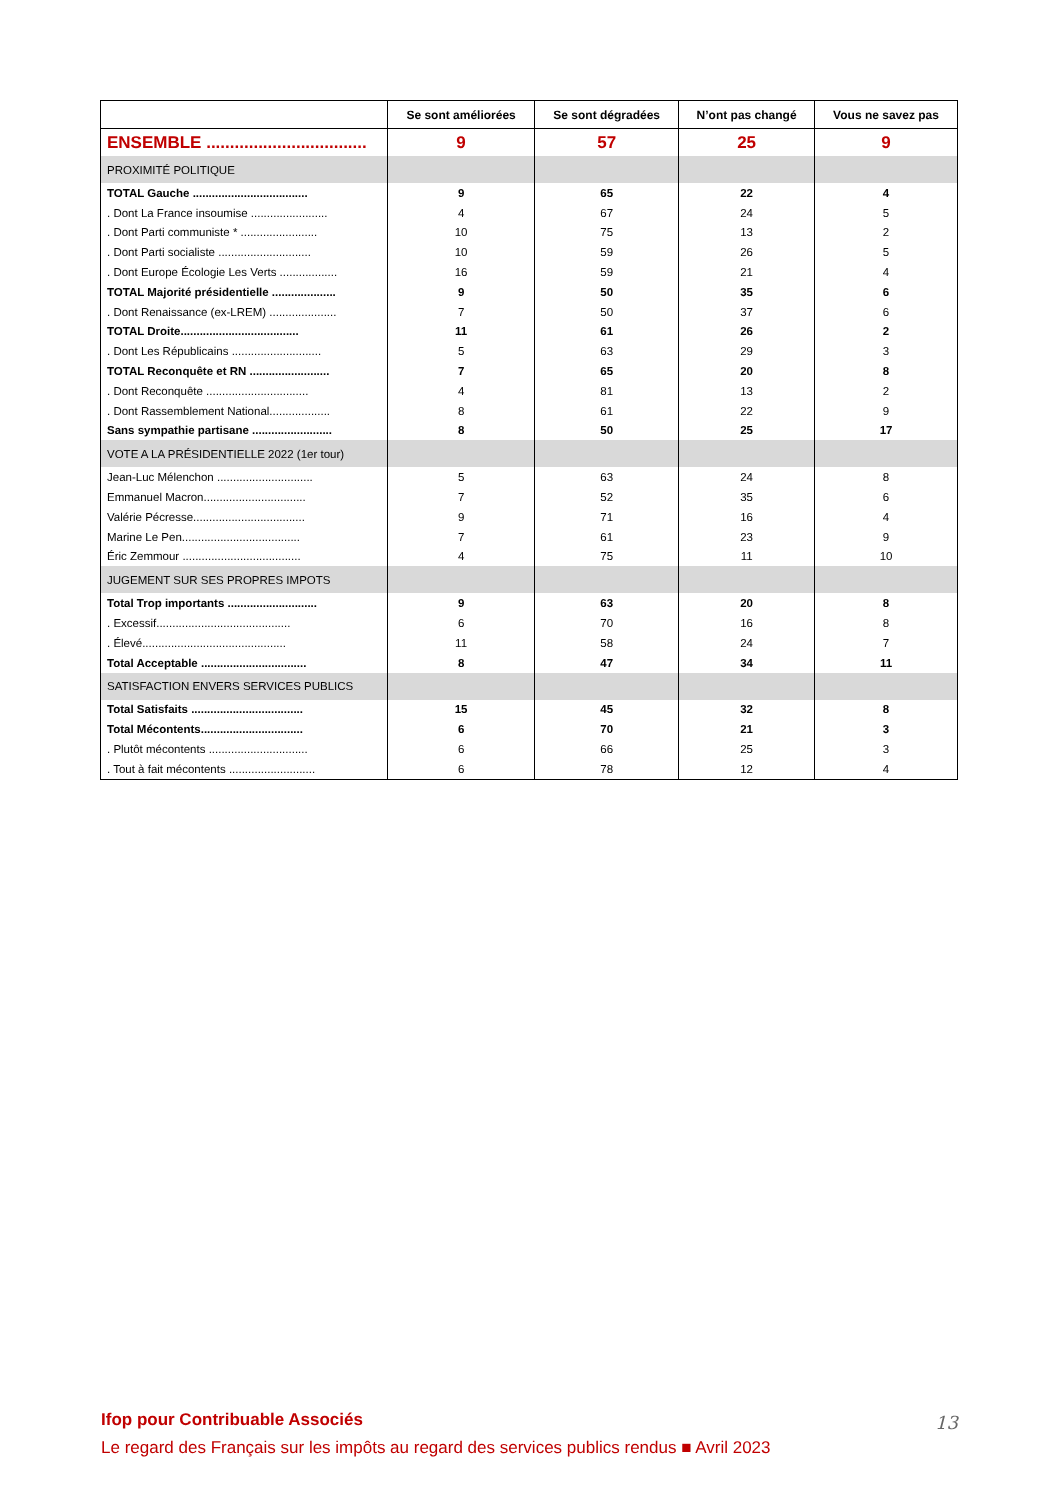| | Se sont améliorées | Se sont dégradées | N’ont pas changé | Vous ne savez pas |
| --- | --- | --- | --- | --- |
| ENSEMBLE .................................. | 9 | 57 | 25 | 9 |
| PROXIMITÉ POLITIQUE | | | | |
| TOTAL Gauche .................................... | 9 | 65 | 22 | 4 |
| . Dont La France insoumise ........................ | 4 | 67 | 24 | 5 |
| . Dont Parti communiste * ........................ | 10 | 75 | 13 | 2 |
| . Dont Parti socialiste ............................. | 10 | 59 | 26 | 5 |
| . Dont Europe Écologie Les Verts .................. | 16 | 59 | 21 | 4 |
| TOTAL Majorité présidentielle .................... | 9 | 50 | 35 | 6 |
| . Dont Renaissance (ex-LREM) ..................... | 7 | 50 | 37 | 6 |
| TOTAL Droite..................................... | 11 | 61 | 26 | 2 |
| . Dont Les Républicains ............................ | 5 | 63 | 29 | 3 |
| TOTAL Reconquête et RN ......................... | 7 | 65 | 20 | 8 |
| . Dont Reconquête ................................ | 4 | 81 | 13 | 2 |
| . Dont Rassemblement National................... | 8 | 61 | 22 | 9 |
| Sans sympathie partisane ......................... | 8 | 50 | 25 | 17 |
| VOTE A LA PRÉSIDENTIELLE 2022 (1er tour) | | | | |
| Jean-Luc Mélenchon .............................. | 5 | 63 | 24 | 8 |
| Emmanuel Macron................................ | 7 | 52 | 35 | 6 |
| Valérie Pécresse................................... | 9 | 71 | 16 | 4 |
| Marine Le Pen..................................... | 7 | 61 | 23 | 9 |
| Éric Zemmour ..................................... | 4 | 75 | 11 | 10 |
| JUGEMENT SUR SES PROPRES IMPOTS | | | | |
| Total Trop importants ............................ | 9 | 63 | 20 | 8 |
| . Excessif.......................................... | 6 | 70 | 16 | 8 |
| . Élevé............................................. | 11 | 58 | 24 | 7 |
| Total Acceptable ................................. | 8 | 47 | 34 | 11 |
| SATISFACTION ENVERS SERVICES PUBLICS | | | | |
| Total Satisfaits ................................... | 15 | 45 | 32 | 8 |
| Total Mécontents................................ | 6 | 70 | 21 | 3 |
| . Plutôt mécontents ............................... | 6 | 66 | 25 | 3 |
| . Tout à fait mécontents ........................... | 6 | 78 | 12 | 4 |
Ifop pour Contribuable Associés
Le regard des Français sur les impôts au regard des services publics rendus ■ Avril 2023
13